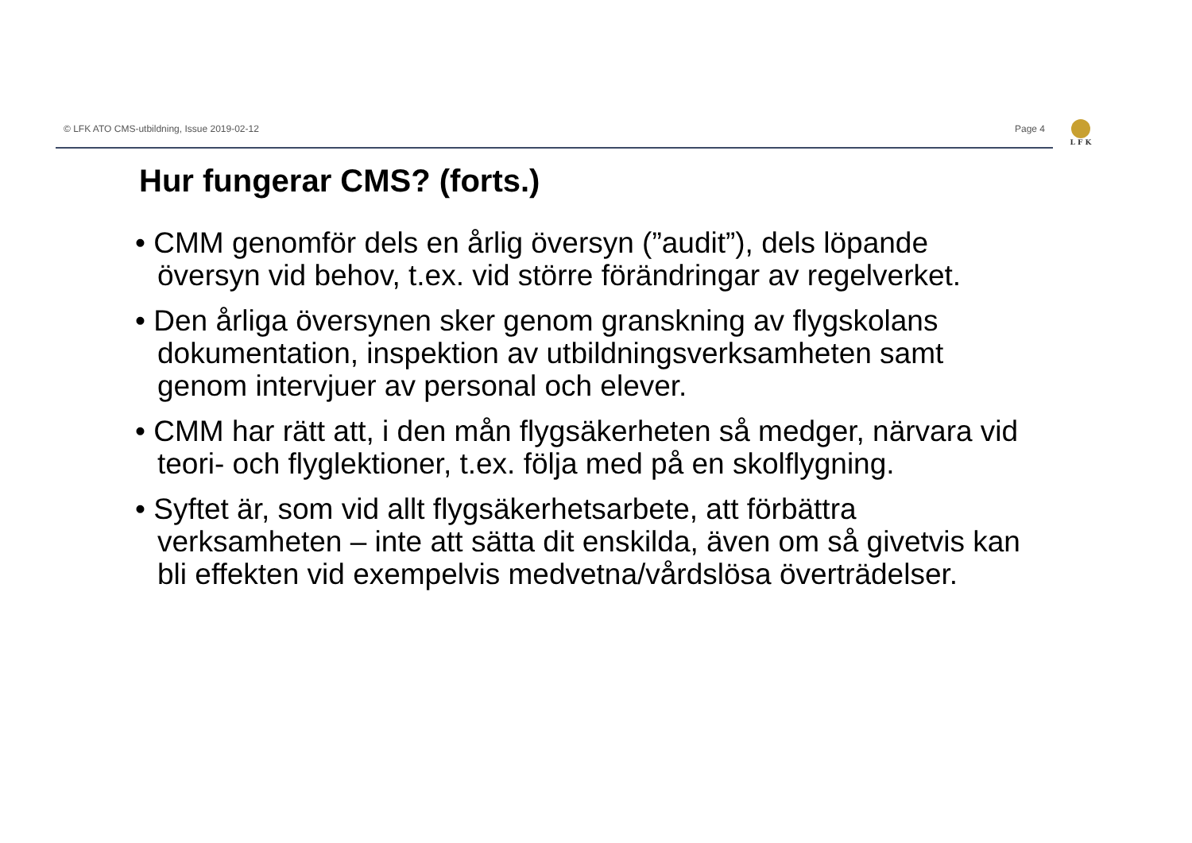© LFK ATO CMS-utbildning, Issue 2019-02-12 Page 4
L F K
Hur fungerar CMS? (forts.)
• CMM genomför dels en årlig översyn (”audit”), dels löpande översyn vid behov, t.ex. vid större förändringar av regelverket.
• Den årliga översynen sker genom granskning av flygskolans dokumentation, inspektion av utbildningsverksamheten samt genom intervjuer av personal och elever.
• CMM har rätt att, i den mån flygsäkerheten så medger, närvara vid teori- och flyglektioner, t.ex. följa med på en skolflygning.
• Syftet är, som vid allt flygsäkerhetsarbete, att förbättra verksamheten – inte att sätta dit enskilda, även om så givetvis kan bli effekten vid exempelvis medvetna/vårdslösa överträdelser.